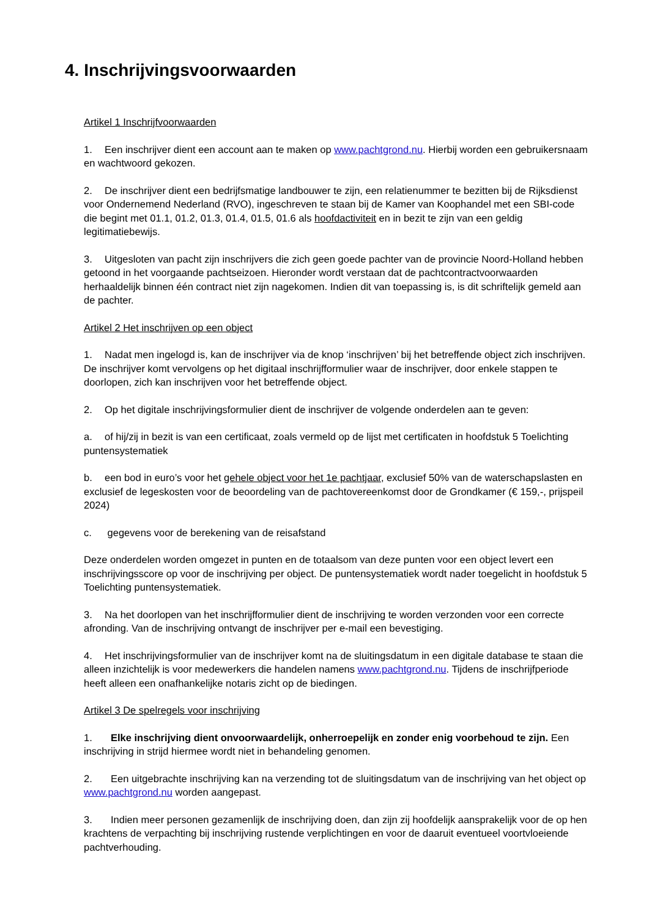4. Inschrijvingsvoorwaarden
Artikel 1 Inschrijfvoorwaarden
1. Een inschrijver dient een account aan te maken op www.pachtgrond.nu. Hierbij worden een gebruikersnaam en wachtwoord gekozen.
2. De inschrijver dient een bedrijfsmatige landbouwer te zijn, een relatienummer te bezitten bij de Rijksdienst voor Ondernemend Nederland (RVO), ingeschreven te staan bij de Kamer van Koophandel met een SBI-code die begint met 01.1, 01.2, 01.3, 01.4, 01.5, 01.6 als hoofdactiviteit en in bezit te zijn van een geldig legitimatiebewijs.
3. Uitgesloten van pacht zijn inschrijvers die zich geen goede pachter van de provincie Noord-Holland hebben getoond in het voorgaande pachtseizoen. Hieronder wordt verstaan dat de pachtcontractvoorwaarden herhaaldelijk binnen één contract niet zijn nagekomen. Indien dit van toepassing is, is dit schriftelijk gemeld aan de pachter.
Artikel 2 Het inschrijven op een object
1. Nadat men ingelogd is, kan de inschrijver via de knop ‘inschrijven’ bij het betreffende object zich inschrijven. De inschrijver komt vervolgens op het digitaal inschrijfformulier waar de inschrijver, door enkele stappen te doorlopen, zich kan inschrijven voor het betreffende object.
2. Op het digitale inschrijvingsformulier dient de inschrijver de volgende onderdelen aan te geven:
a. of hij/zij in bezit is van een certificaat, zoals vermeld op de lijst met certificaten in hoofdstuk 5 Toelichting puntensystematiek
b. een bod in euro’s voor het gehele object voor het 1e pachtjaar, exclusief 50% van de waterschapslasten en exclusief de legeskosten voor de beoordeling van de pachtovereenkomst door de Grondkamer (€ 159,-, prijspeil 2024)
c. gegevens voor de berekening van de reisafstand
Deze onderdelen worden omgezet in punten en de totaalsom van deze punten voor een object levert een inschrijvingsscore op voor de inschrijving per object. De puntensystematiek wordt nader toegelicht in hoofdstuk 5 Toelichting puntensystematiek.
3. Na het doorlopen van het inschrijfformulier dient de inschrijving te worden verzonden voor een correcte afronding. Van de inschrijving ontvangt de inschrijver per e-mail een bevestiging.
4. Het inschrijvingsformulier van de inschrijver komt na de sluitingsdatum in een digitale database te staan die alleen inzichtelijk is voor medewerkers die handelen namens www.pachtgrond.nu. Tijdens de inschrijfperiode heeft alleen een onafhankelijke notaris zicht op de biedingen.
Artikel 3 De spelregels voor inschrijving
1. Elke inschrijving dient onvoorwaardelijk, onherroepelijk en zonder enig voorbehoud te zijn. Een inschrijving in strijd hiermee wordt niet in behandeling genomen.
2. Een uitgebrachte inschrijving kan na verzending tot de sluitingsdatum van de inschrijving van het object op www.pachtgrond.nu worden aangepast.
3. Indien meer personen gezamenlijk de inschrijving doen, dan zijn zij hoofdelijk aansprakelijk voor de op hen krachtens de verpachting bij inschrijving rustende verplichtingen en voor de daaruit eventueel voortvloeiende pachtverhouding.